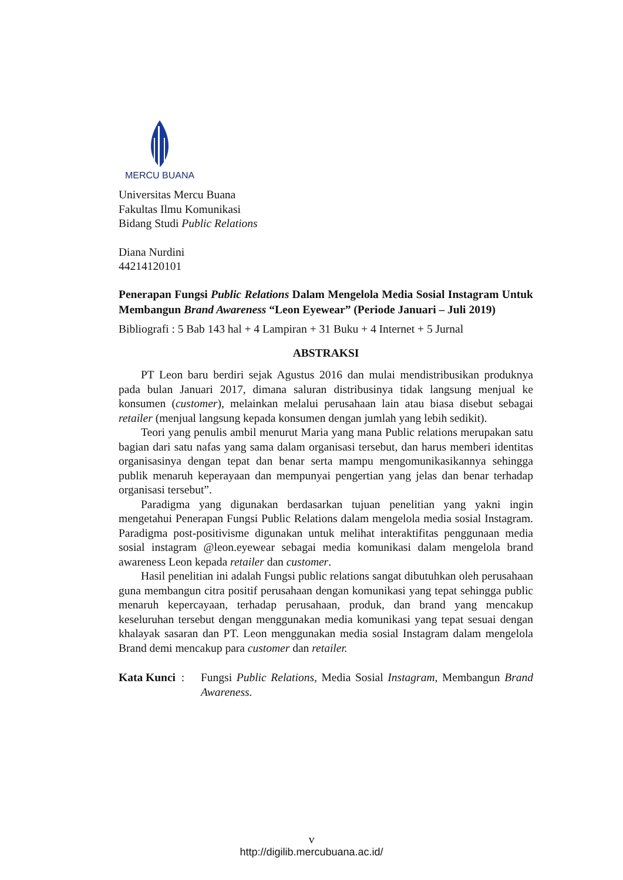MERCU BUANA
Universitas Mercu Buana
Fakultas Ilmu Komunikasi
Bidang Studi Public Relations
Diana Nurdini
44214120101
Penerapan Fungsi Public Relations Dalam Mengelola Media Sosial Instagram Untuk Membangun Brand Awareness “Leon Eyewear” (Periode Januari – Juli 2019)
Bibliografi : 5 Bab 143 hal + 4 Lampiran + 31 Buku + 4 Internet + 5 Jurnal
ABSTRAKSI
PT Leon baru berdiri sejak Agustus 2016 dan mulai mendistribusikan produknya pada bulan Januari 2017, dimana saluran distribusinya tidak langsung menjual ke konsumen (customer), melainkan melalui perusahaan lain atau biasa disebut sebagai retailer (menjual langsung kepada konsumen dengan jumlah yang lebih sedikit).
Teori yang penulis ambil menurut Maria yang mana Public relations merupakan satu bagian dari satu nafas yang sama dalam organisasi tersebut, dan harus memberi identitas organisasinya dengan tepat dan benar serta mampu mengomunikasikannya sehingga publik menaruh keperayaan dan mempunyai pengertian yang jelas dan benar terhadap organisasi tersebut”.
Paradigma yang digunakan berdasarkan tujuan penelitian yang yakni ingin mengetahui Penerapan Fungsi Public Relations dalam mengelola media sosial Instagram. Paradigma post-positivisme digunakan untuk melihat interaktifitas penggunaan media sosial instagram @leon.eyewear sebagai media komunikasi dalam mengelola brand awareness Leon kepada retailer dan customer.
Hasil penelitian ini adalah Fungsi public relations sangat dibutuhkan oleh perusahaan guna membangun citra positif perusahaan dengan komunikasi yang tepat sehingga public menaruh kepercayaan, terhadap perusahaan, produk, dan brand yang mencakup keseluruhan tersebut dengan menggunakan media komunikasi yang tepat sesuai dengan khalayak sasaran dan PT. Leon menggunakan media sosial Instagram dalam mengelola Brand demi mencakup para customer dan retailer.
Kata Kunci :
Fungsi Public Relations, Media Sosial Instagram, Membangun Brand Awareness.
v
http://digilib.mercubuana.ac.id/